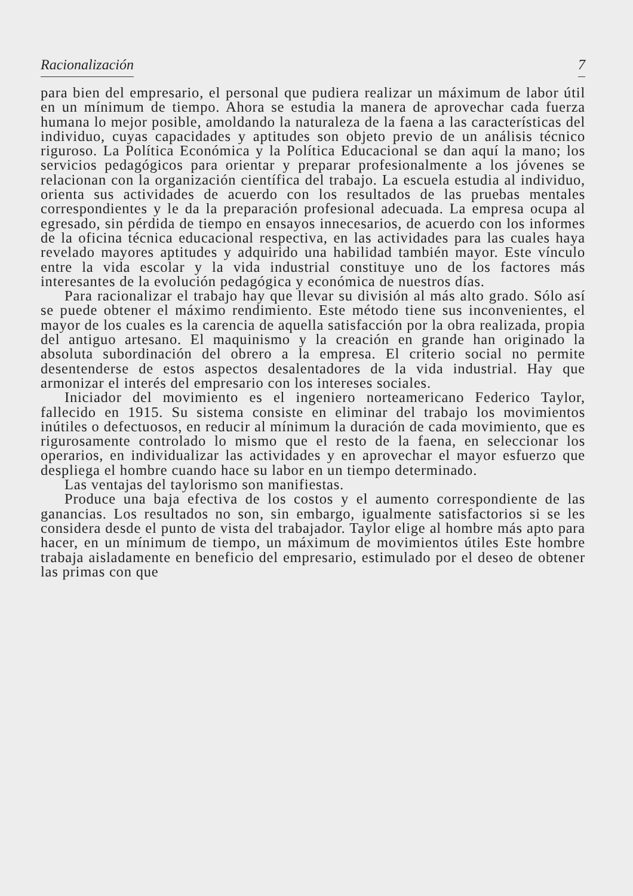Racionalización 7
para bien del empresario, el personal que pudiera realizar un máximum de labor útil en un mínimum de tiempo. Ahora se estudia la manera de aprovechar cada fuerza humana lo mejor posible, amoldando la naturaleza de la faena a las características del individuo, cuyas capacidades y aptitudes son objeto previo de un análisis técnico riguroso. La Política Económica y la Política Educacional se dan aquí la mano; los servicios pedagógicos para orientar y preparar profesionalmente a los jóvenes se relacionan con la organización científica del trabajo. La escuela estudia al individuo, orienta sus actividades de acuerdo con los resultados de las pruebas mentales correspondientes y le da la preparación profesional adecuada. La empresa ocupa al egresado, sin pérdida de tiempo en ensayos innecesarios, de acuerdo con los informes de la oficina técnica educacional respectiva, en las actividades para las cuales haya revelado mayores aptitudes y adquirido una habilidad también mayor. Este vínculo entre la vida escolar y la vida industrial constituye uno de los factores más interesantes de la evolución pedagógica y económica de nuestros días.
Para racionalizar el trabajo hay que llevar su división al más alto grado. Sólo así se puede obtener el máximo rendimiento. Este método tiene sus inconvenientes, el mayor de los cuales es la carencia de aquella satisfacción por la obra realizada, propia del antiguo artesano. El maquinismo y la creación en grande han originado la absoluta subordinación del obrero a la empresa. El criterio social no permite desentenderse de estos aspectos desalentadores de la vida industrial. Hay que armonizar el interés del empresario con los intereses sociales.
Iniciador del movimiento es el ingeniero norteamericano Federico Taylor, fallecido en 1915. Su sistema consiste en eliminar del trabajo los movimientos inútiles o defectuosos, en reducir al mínimum la duración de cada movimiento, que es rigurosamente controlado lo mismo que el resto de la faena, en seleccionar los operarios, en individualizar las actividades y en aprovechar el mayor esfuerzo que despliega el hombre cuando hace su labor en un tiempo determinado.
Las ventajas del taylorismo son manifiestas.
Produce una baja efectiva de los costos y el aumento correspondiente de las ganancias. Los resultados no son, sin embargo, igualmente satisfactorios si se les considera desde el punto de vista del trabajador. Taylor elige al hombre más apto para hacer, en un mínimum de tiempo, un máximum de movimientos útiles Este hombre trabaja aisladamente en beneficio del empresario, estimulado por el deseo de obtener las primas con que